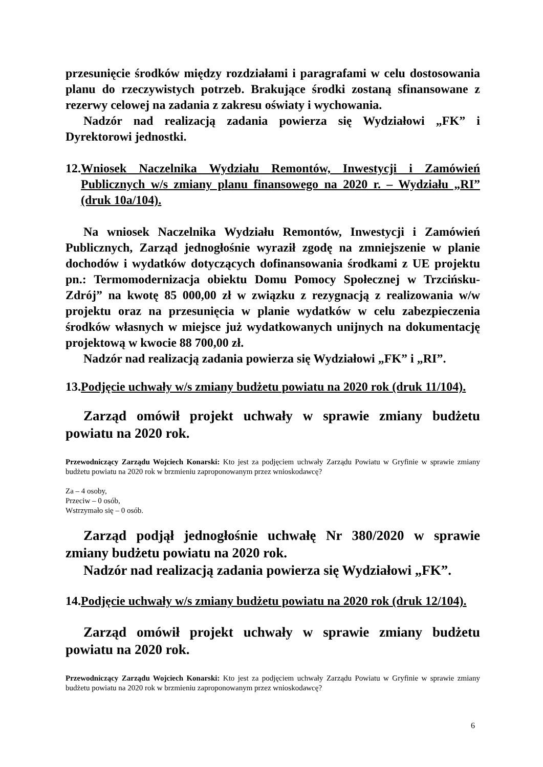przesunięcie środków między rozdziałami i paragrafami w celu dostosowania planu do rzeczywistych potrzeb. Brakujące środki zostaną sfinansowane z rezerwy celowej na zadania z zakresu oświaty i wychowania.
Nadzór nad realizacją zadania powierza się Wydziałowi „FK” i Dyrektorowi jednostki.
12. Wniosek Naczelnika Wydziału Remontów, Inwestycji i Zamówień Publicznych w/s zmiany planu finansowego na 2020 r. – Wydziału „RI” (druk 10a/104).
Na wniosek Naczelnika Wydziału Remontów, Inwestycji i Zamówień Publicznych, Zarząd jednogłośnie wyraził zgodę na zmniejszenie w planie dochodów i wydatków dotyczących dofinansowania środkami z UE projektu pn.: Termomodernizacja obiektu Domu Pomocy Społecznej w Trzcińsku-Zdrój” na kwotę 85 000,00 zł w związku z rezygnacją z realizowania w/w projektu oraz na przesunięcia w planie wydatków w celu zabezpieczenia środków własnych w miejsce już wydatkowanych unijnych na dokumentację projektową w kwocie 88 700,00 zł.
Nadzór nad realizacją zadania powierza się Wydziałowi „FK” i „RI”.
13. Podjęcie uchwały w/s zmiany budżetu powiatu na 2020 rok (druk 11/104).
Zarząd omówił projekt uchwały w sprawie zmiany budżetu powiatu na 2020 rok.
Przewodniczący Zarządu Wojciech Konarski: Kto jest za podjęciem uchwały Zarządu Powiatu w Gryfinie w sprawie zmiany budżetu powiatu na 2020 rok w brzmieniu zaproponowanym przez wnioskodawcę?
Za – 4 osoby,
Przeciw – 0 osób,
Wstrzymało się – 0 osób.
Zarząd podjął jednogłośnie uchwałę Nr 380/2020 w sprawie zmiany budżetu powiatu na 2020 rok.
Nadzór nad realizacją zadania powierza się Wydziałowi „FK”.
14. Podjęcie uchwały w/s zmiany budżetu powiatu na 2020 rok (druk 12/104).
Zarząd omówił projekt uchwały w sprawie zmiany budżetu powiatu na 2020 rok.
Przewodniczący Zarządu Wojciech Konarski: Kto jest za podjęciem uchwały Zarządu Powiatu w Gryfinie w sprawie zmiany budżetu powiatu na 2020 rok w brzmieniu zaproponowanym przez wnioskodawcę?
6